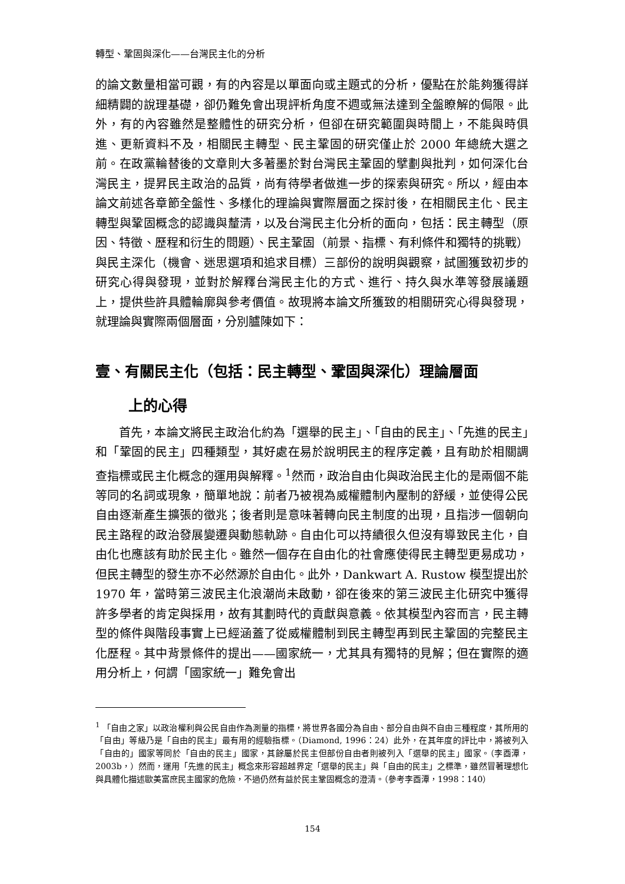轉型、鞏固與深化——台灣民主化的分析
的論文數量相當可觀，有的內容是以單面向或主題式的分析，優點在於能夠獲得詳細精闢的說理基礎，卻仍難免會出現評析角度不週或無法達到全盤瞭解的侷限。此外，有的內容雖然是整體性的研究分析，但卻在研究範圍與時間上，不能與時俱進、更新資料不及，相關民主轉型、民主鞏固的研究僅止於 2000 年總統大選之前。在政黨輪替後的文章則大多著墨於對台灣民主鞏固的擘劃與批判，如何深化台灣民主，提昇民主政治的品質，尚有待學者做進一步的探索與研究。所以，經由本論文前述各章節全盤性、多樣化的理論與實際層面之探討後，在相關民主化、民主轉型與鞏固概念的認識與釐清，以及台灣民主化分析的面向，包括：民主轉型（原因、特徵、歷程和衍生的問題）、民主鞏固（前景、指標、有利條件和獨特的挑戰）與民主深化（機會、迷思選項和追求目標）三部份的說明與觀察，試圖獲致初步的研究心得與發現，並對於解釋台灣民主化的方式、進行、持久與水準等發展議題上，提供些許具體輪廓與參考價值。故現將本論文所獲致的相關研究心得與發現，就理論與實際兩個層面，分別臚陳如下：
壹、有關民主化（包括：民主轉型、鞏固與深化）理論層面
上的心得
首先，本論文將民主政治化約為「選舉的民主」、「自由的民主」、「先進的民主」和「鞏固的民主」四種類型，其好處在易於說明民主的程序定義，且有助於相關調查指標或民主化概念的運用與解釋。<sup>1</sup>然而，政治自由化與政治民主化的是兩個不能等同的名詞或現象，簡單地說：前者乃被視為威權體制內壓制的舒緩，並使得公民自由逐漸產生擴張的徵兆；後者則是意味著轉向民主制度的出現，且指涉一個朝向民主路程的政治發展變遷與動態軌跡。自由化可以持續很久但沒有導致民主化，自由化也應該有助於民主化。雖然一個存在自由化的社會應使得民主轉型更易成功，但民主轉型的發生亦不必然源於自由化。此外，Dankwart A. Rustow 模型提出於 1970 年，當時第三波民主化浪潮尚未啟動，卻在後來的第三波民主化研究中獲得許多學者的肯定與採用，故有其劃時代的貢獻與意義。依其模型內容而言，民主轉型的條件與階段事實上已經涵蓋了從威權體制到民主轉型再到民主鞏固的完整民主化歷程。其中背景條件的提出——國家統一，尤其具有獨特的見解；但在實際的適用分析上，何謂「國家統一」難免會出
<sup>1</sup> 「自由之家」以政治權利與公民自由作為測量的指標，將世界各國分為自由、部分自由與不自由三種程度，其所用的「自由」等級乃是「自由的民主」最有用的經驗指標。（Diamond, 1996：24）此外，在其年度的評比中，將被列入「自由的」國家等同於「自由的民主」國家，其餘屬於民主但部份自由者則被列入「選舉的民主」國家。（李酉潭，2003b，）然而，運用「先進的民主」概念來形容超越界定「選舉的民主」與「自由的民主」之標準，雖然冒著理想化與具體化描述歐美富庶民主國家的危險，不過仍然有益於民主鞏固概念的澄清。（參考李酉潭，1998：140）
154